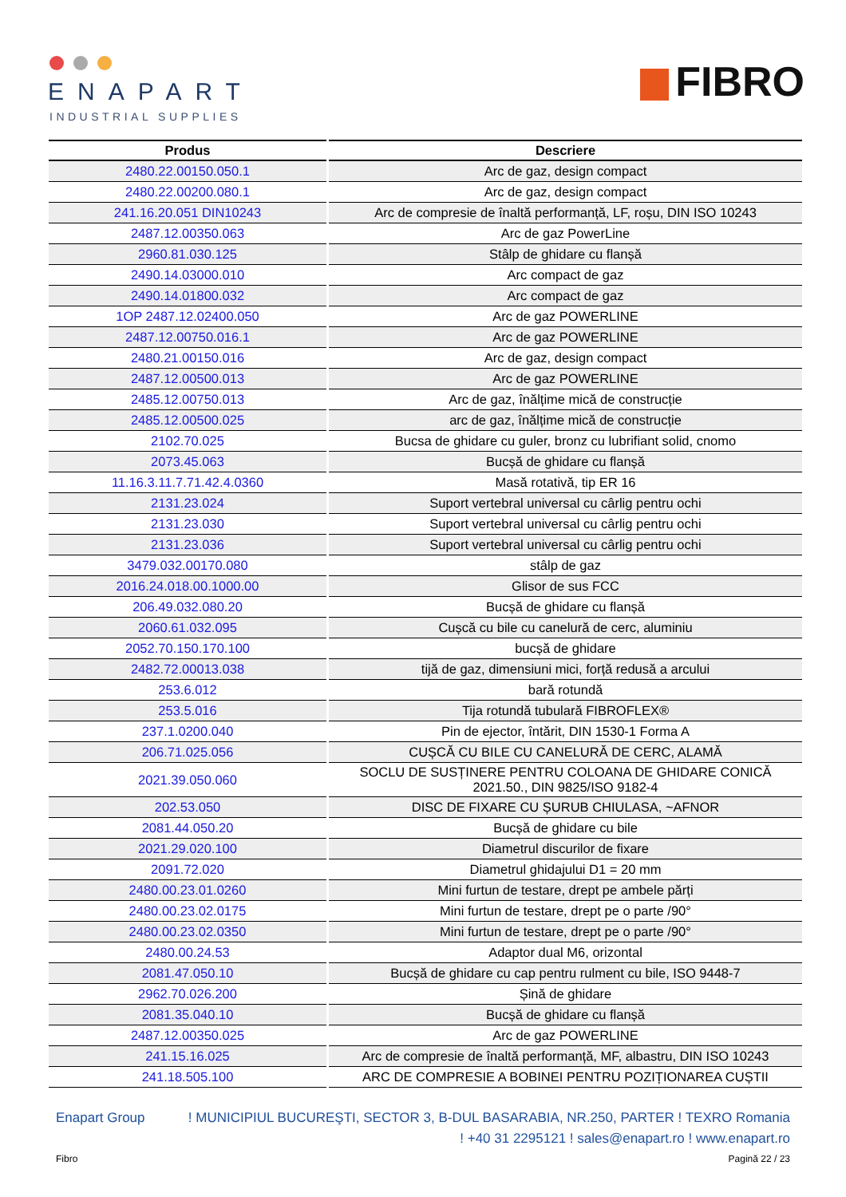ENAPART
INDUSTRIAL SUPPLIES
FIBRO
| Produs | Descriere |
| --- | --- |
| 2480.22.00150.050.1 | Arc de gaz, design compact |
| 2480.22.00200.080.1 | Arc de gaz, design compact |
| 241.16.20.051 DIN10243 | Arc de compresie de înaltă performanță, LF, roșu, DIN ISO 10243 |
| 2487.12.00350.063 | Arc de gaz PowerLine |
| 2960.81.030.125 | Stâlp de ghidare cu flanșă |
| 2490.14.03000.010 | Arc compact de gaz |
| 2490.14.01800.032 | Arc compact de gaz |
| 1OP 2487.12.02400.050 | Arc de gaz POWERLINE |
| 2487.12.00750.016.1 | Arc de gaz POWERLINE |
| 2480.21.00150.016 | Arc de gaz, design compact |
| 2487.12.00500.013 | Arc de gaz POWERLINE |
| 2485.12.00750.013 | Arc de gaz, înălțime mică de construcție |
| 2485.12.00500.025 | arc de gaz, înălțime mică de construcție |
| 2102.70.025 | Bucsa de ghidare cu guler, bronz cu lubrifiant solid, cnomo |
| 2073.45.063 | Bucșă de ghidare cu flanșă |
| 11.16.3.11.7.71.42.4.0360 | Masă rotativă, tip ER 16 |
| 2131.23.024 | Suport vertebral universal cu cârlig pentru ochi |
| 2131.23.030 | Suport vertebral universal cu cârlig pentru ochi |
| 2131.23.036 | Suport vertebral universal cu cârlig pentru ochi |
| 3479.032.00170.080 | stâlp de gaz |
| 2016.24.018.00.1000.00 | Glisor de sus FCC |
| 206.49.032.080.20 | Bucșă de ghidare cu flanșă |
| 2060.61.032.095 | Cușcă cu bile cu canelură de cerc, aluminiu |
| 2052.70.150.170.100 | bucșă de ghidare |
| 2482.72.00013.038 | tijă de gaz, dimensiuni mici, forță redusă a arcului |
| 253.6.012 | bară rotundă |
| 253.5.016 | Tija rotundă tubulară FIBROFLEX® |
| 237.1.0200.040 | Pin de ejector, întărit, DIN 1530-1 Forma A |
| 206.71.025.056 | CUȘCĂ CU BILE CU CANELURĂ DE CERC, ALAMĂ |
| 2021.39.050.060 | SOCLU DE SUSȚINERE PENTRU COLOANA DE GHIDARE CONICĂ 2021.50., DIN 9825/ISO 9182-4 |
| 202.53.050 | DISC DE FIXARE CU ȘURUB CHIULASA, ~AFNOR |
| 2081.44.050.20 | Bucșă de ghidare cu bile |
| 2021.29.020.100 | Diametrul discurilor de fixare |
| 2091.72.020 | Diametrul ghidajului D1 = 20 mm |
| 2480.00.23.01.0260 | Mini furtun de testare, drept pe ambele părți |
| 2480.00.23.02.0175 | Mini furtun de testare, drept pe o parte /90° |
| 2480.00.23.02.0350 | Mini furtun de testare, drept pe o parte /90° |
| 2480.00.24.53 | Adaptor dual M6, orizontal |
| 2081.47.050.10 | Bucșă de ghidare cu cap pentru rulment cu bile, ISO 9448-7 |
| 2962.70.026.200 | Șină de ghidare |
| 2081.35.040.10 | Bucșă de ghidare cu flanșă |
| 2487.12.00350.025 | Arc de gaz POWERLINE |
| 241.15.16.025 | Arc de compresie de înaltă performanță, MF, albastru, DIN ISO 10243 |
| 241.18.505.100 | ARC DE COMPRESIE A BOBINEI PENTRU POZIȚIONAREA CUȘTII |
Enapart Group! MUNICIPIUL BUCUREŞTI, SECTOR 3, B-DUL BASARABIA, NR.250, PARTER ! TEXRO Romania
! +40 31 2295121 ! sales@enapart.ro ! www.enapart.ro
Fibro Pagină 22 / 23